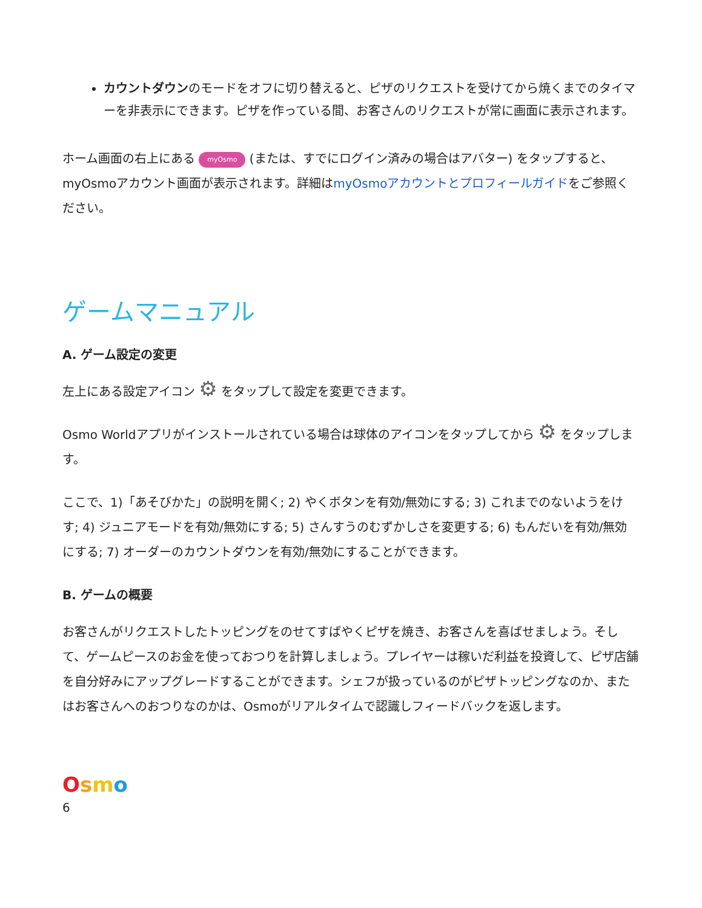カウントダウンのモードをオフに切り替えると、ピザのリクエストを受けてから焼くまでのタイマーを非表示にできます。ピザを作っている間、お客さんのリクエストが常に画面に表示されます。
ホーム画面の右上にある myOsmo (または、すでにログイン済みの場合はアバター) をタップすると、myOsmoアカウント画面が表示されます。詳細はmyOsmoアカウントとプロフィールガイドをご参照ください。
ゲームマニュアル
A. ゲーム設定の変更
左上にある設定アイコン ⚙ をタップして設定を変更できます。
Osmo Worldアプリがインストールされている場合は球体のアイコンをタップしてから ⚙ をタップします。
ここで、1)「あそびかた」の説明を開く; 2) やくボタンを有効/無効にする; 3) これまでのないようをけす; 4) ジュニアモードを有効/無効にする; 5) さんすうのむずかしさを変更する; 6) もんだいを有効/無効にする; 7) オーダーのカウントダウンを有効/無効にすることができます。
B. ゲームの概要
お客さんがリクエストしたトッピングをのせてすばやくピザを焼き、お客さんを喜ばせましょう。そして、ゲームピースのお金を使っておつりを計算しましょう。プレイヤーは稼いだ利益を投資して、ピザ店舗を自分好みにアップグレードすることができます。シェフが扱っているのがピザトッピングなのか、またはお客さんへのおつりなのかは、Osmoがリアルタイムで認識しフィードバックを返します。
Osmo
6